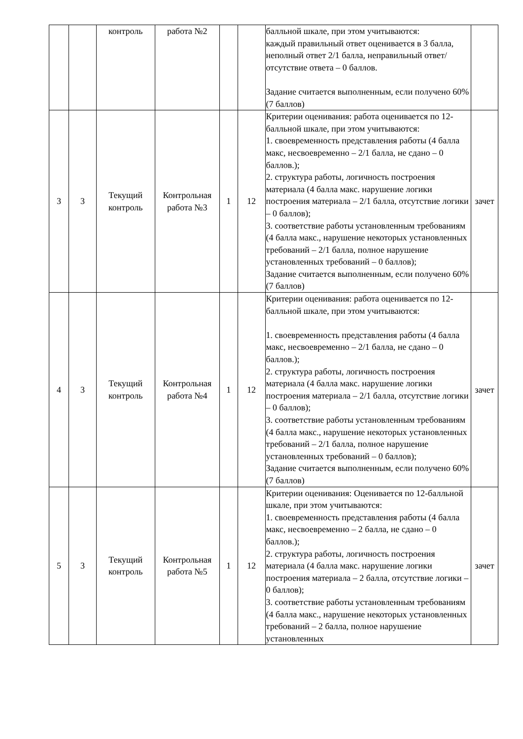| | | контроль | работа №2 | | | балльной шкале, при этом учитываются: каждый правильный ответ оценивается в 3 балла, неполный ответ 2/1 балла, неправильный ответ/отсутствие ответа – 0 баллов. Задание считается выполненным, если получено 60% (7 баллов) | |
| 3 | 3 | Текущий контроль | Контрольная работа №3 | 1 | 12 | Критерии оценивания: работа оценивается по 12-балльной шкале, при этом учитываются: 1. своевременность представления работы (4 балла макс, несвоевременно – 2/1 балла, не сдано – 0 баллов.); 2. структура работы, логичность построения материала (4 балла макс. нарушение логики построения материала – 2/1 балла, отсутствие логики – 0 баллов); 3. соответствие работы установленным требованиям (4 балла макс., нарушение некоторых установленных требований – 2/1 балла, полное нарушение установленных требований – 0 баллов); Задание считается выполненным, если получено 60% (7 баллов) | зачет |
| 4 | 3 | Текущий контроль | Контрольная работа №4 | 1 | 12 | Критерии оценивания: работа оценивается по 12-балльной шкале, при этом учитываются: 1. своевременность представления работы (4 балла макс, несвоевременно – 2/1 балла, не сдано – 0 баллов.); 2. структура работы, логичность построения материала (4 балла макс. нарушение логики построения материала – 2/1 балла, отсутствие логики – 0 баллов); 3. соответствие работы установленным требованиям (4 балла макс., нарушение некоторых установленных требований – 2/1 балла, полное нарушение установленных требований – 0 баллов); Задание считается выполненным, если получено 60% (7 баллов) | зачет |
| 5 | 3 | Текущий контроль | Контрольная работа №5 | 1 | 12 | Критерии оценивания: Оценивается по 12-балльной шкале, при этом учитываются: 1. своевременность представления работы (4 балла макс, несвоевременно – 2 балла, не сдано – 0 баллов.); 2. структура работы, логичность построения материала (4 балла макс. нарушение логики построения материала – 2 балла, отсутствие логики – 0 баллов); 3. соответствие работы установленным требованиям (4 балла макс., нарушение некоторых установленных требований – 2 балла, полное нарушение установленных | зачет |